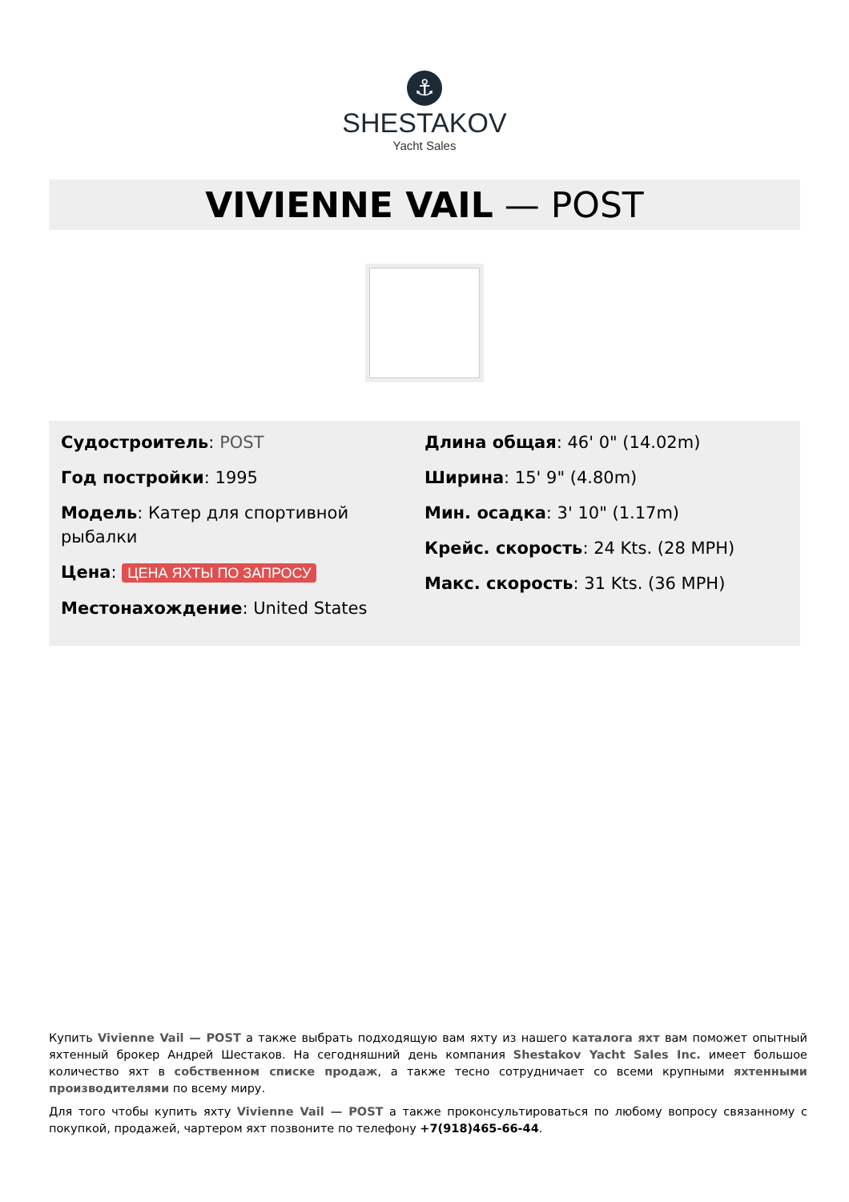⚓
SHESTAKOV
Yacht Sales
VIVIENNE VAIL — POST
Судостроитель: POST
Год постройки: 1995
Модель: Катер для спортивной рыбалки
Цена: ЦЕНА ЯХТЫ ПО ЗАПРОСУ
Местонахождение: United States
Длина общая: 46' 0" (14.02m)
Ширина: 15' 9" (4.80m)
Мин. осадка: 3' 10" (1.17m)
Крейс. скорость: 24 Kts. (28 MPH)
Макс. скорость: 31 Kts. (36 MPH)
Купить Vivienne Vail — POST а также выбрать подходящую вам яхту из нашего каталога яхт вам поможет опытный яхтенный брокер Андрей Шестаков. На сегодняшний день компания Shestakov Yacht Sales Inc. имеет большое количество яхт в собственном списке продаж, а также тесно сотрудничает со всеми крупными яхтенными производителями по всему миру.
Для того чтобы купить яхту Vivienne Vail — POST а также проконсультироваться по любому вопросу связанному с покупкой, продажей, чартером яхт позвоните по телефону +7(918)465-66-44.